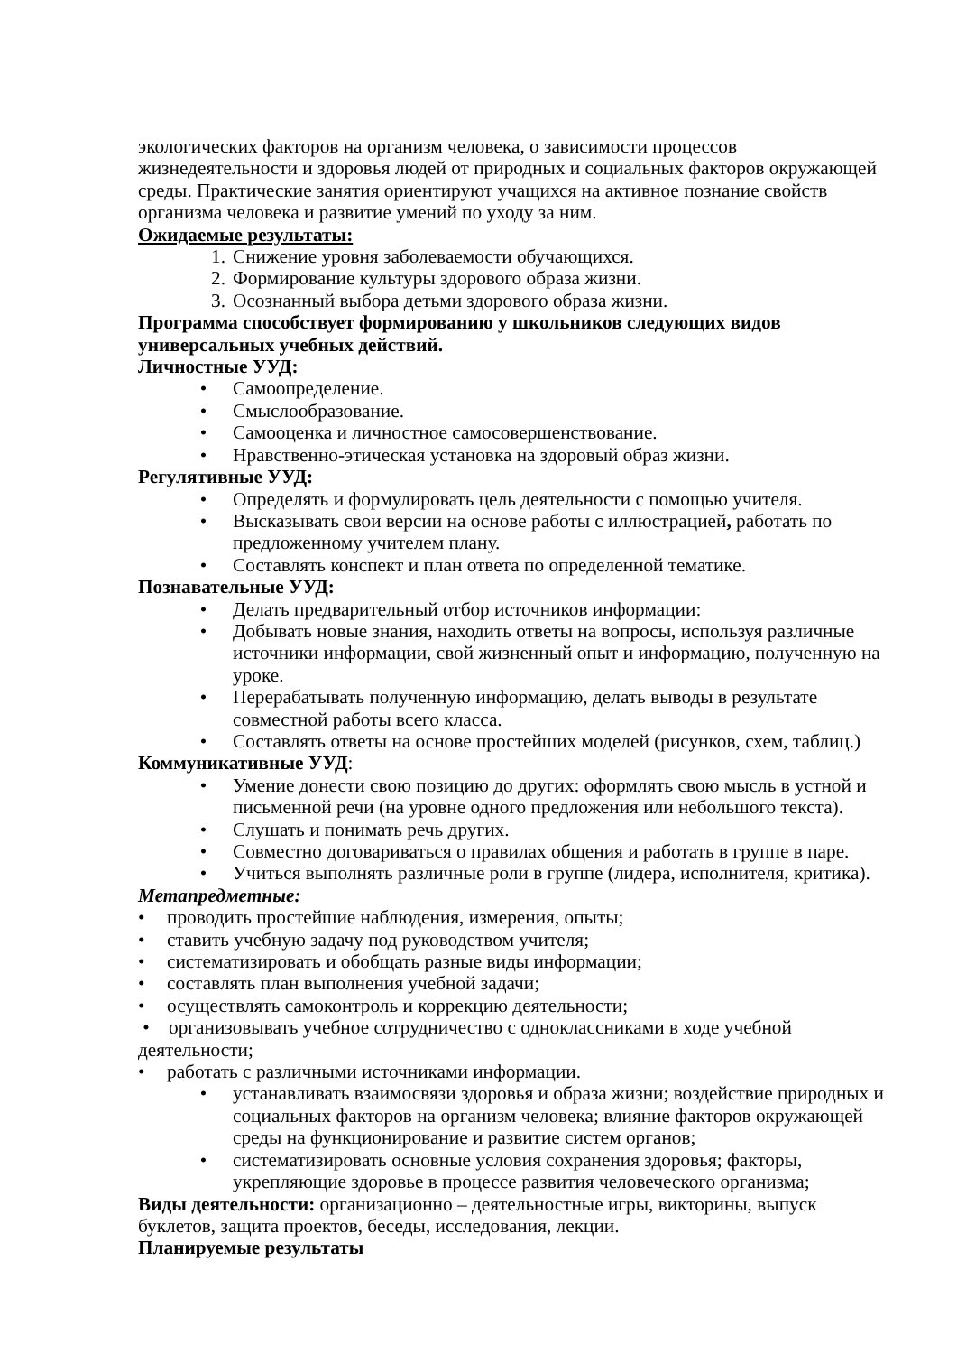экологических факторов на организм человека, о зависимости процессов жизнедеятельности и здоровья людей от природных и социальных факторов окружающей среды. Практические занятия ориентируют учащихся на активное познание свойств организма человека и развитие умений по уходу за ним.
Ожидаемые результаты:
1. Снижение уровня заболеваемости обучающихся.
2. Формирование культуры здорового образа жизни.
3. Осознанный выбора детьми здорового образа жизни.
Программа способствует формированию у школьников следующих видов универсальных учебных действий.
Личностные УУД:
• Самоопределение.
• Смыслообразование.
• Самооценка и личностное самосовершенствование.
• Нравственно-этическая установка на здоровый образ жизни.
Регулятивные УУД:
• Определять и формулировать цель деятельности с помощью учителя.
• Высказывать свои версии на основе работы с иллюстрацией, работать по предложенному учителем плану.
• Составлять конспект и план ответа по определенной тематике.
Познавательные УУД:
• Делать предварительный отбор источников информации:
• Добывать новые знания, находить ответы на вопросы, используя различные источники информации, свой жизненный опыт и информацию, полученную на уроке.
• Перерабатывать полученную информацию, делать выводы в результате совместной работы всего класса.
• Составлять ответы на основе простейших моделей (рисунков, схем, таблиц.)
Коммуникативные УУД:
• Умение донести свою позицию до других: оформлять свою мысль в устной и письменной речи (на уровне одного предложения или небольшого текста).
• Слушать и понимать речь других.
• Совместно договариваться о правилах общения и работать в группе в паре.
• Учиться выполнять различные роли в группе (лидера, исполнителя, критика).
Метапредметные:
• проводить простейшие наблюдения, измерения, опыты;
• ставить учебную задачу под руководством учителя;
• систематизировать и обобщать разные виды информации;
• составлять план выполнения учебной задачи;
• осуществлять самоконтроль и коррекцию деятельности;
• организовывать учебное сотрудничество с одноклассниками в ходе учебной деятельности;
• работать с различными источниками информации.
• устанавливать взаимосвязи здоровья и образа жизни; воздействие природных и социальных факторов на организм человека; влияние факторов окружающей среды на функционирование и развитие систем органов;
• систематизировать основные условия сохранения здоровья; факторы, укрепляющие здоровье в процессе развития человеческого организма;
Виды деятельности: организационно – деятельностные игры, викторины, выпуск буклетов, защита проектов, беседы, исследования, лекции.
Планируемые результаты